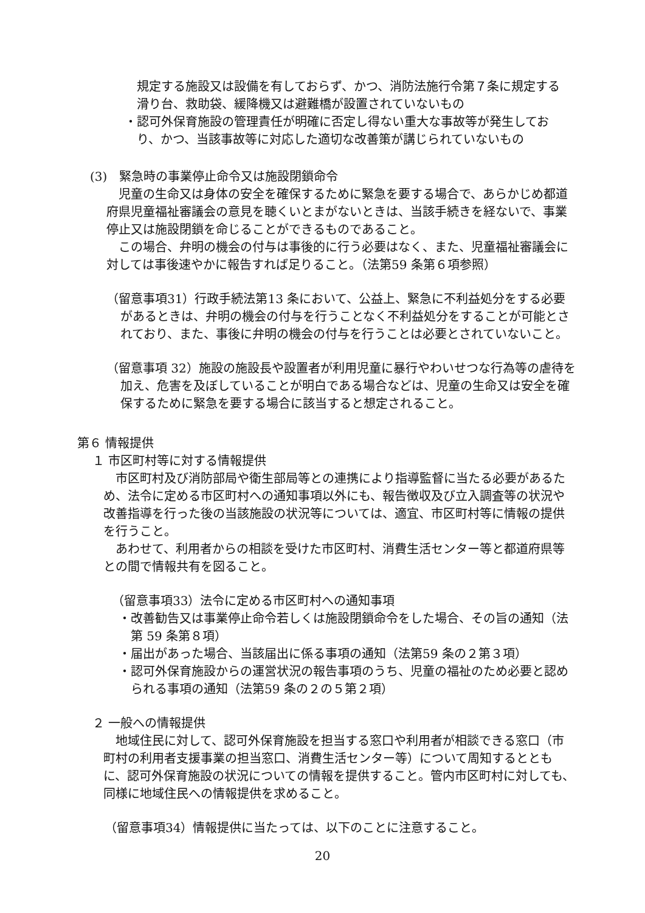規定する施設又は設備を有しておらず、かつ、消防法施行令第７条に規定する滑り台、救助袋、緩降機又は避難橋が設置されていないもの
・認可外保育施設の管理責任が明確に否定し得ない重大な事故等が発生しており、かつ、当該事故等に対応した適切な改善策が講じられていないもの
(3)　緊急時の事業停止命令又は施設閉鎖命令
児童の生命又は身体の安全を確保するために緊急を要する場合で、あらかじめ都道府県児童福祉審議会の意見を聴くいとまがないときは、当該手続きを経ないで、事業停止又は施設閉鎖を命じることができるものであること。
この場合、弁明の機会の付与は事後的に行う必要はなく、また、児童福祉審議会に対しては事後速やかに報告すれば足りること。（法第59 条第６項参照）
（留意事項31）行政手続法第13 条において、公益上、緊急に不利益処分をする必要があるときは、弁明の機会の付与を行うことなく不利益処分をすることが可能とされており、また、事後に弁明の機会の付与を行うことは必要とされていないこと。
（留意事項 32）施設の施設長や設置者が利用児童に暴行やわいせつな行為等の虐待を加え、危害を及ぼしていることが明白である場合などは、児童の生命又は安全を確保するために緊急を要する場合に該当すると想定されること。
第６ 情報提供
１ 市区町村等に対する情報提供
市区町村及び消防部局や衛生部局等との連携により指導監督に当たる必要があるため、法令に定める市区町村への通知事項以外にも、報告徴収及び立入調査等の状況や改善指導を行った後の当該施設の状況等については、適宜、市区町村等に情報の提供を行うこと。
あわせて、利用者からの相談を受けた市区町村、消費生活センター等と都道府県等との間で情報共有を図ること。
（留意事項33）法令に定める市区町村への通知事項
・改善勧告又は事業停止命令若しくは施設閉鎖命令をした場合、その旨の通知（法第 59 条第８項）
・届出があった場合、当該届出に係る事項の通知（法第59 条の２第３項）
・認可外保育施設からの運営状況の報告事項のうち、児童の福祉のため必要と認められる事項の通知（法第59 条の２の５第２項）
２ 一般への情報提供
地域住民に対して、認可外保育施設を担当する窓口や利用者が相談できる窓口（市町村の利用者支援事業の担当窓口、消費生活センター等）について周知するとともに、認可外保育施設の状況についての情報を提供すること。管内市区町村に対しても、同様に地域住民への情報提供を求めること。
（留意事項34）情報提供に当たっては、以下のことに注意すること。
20